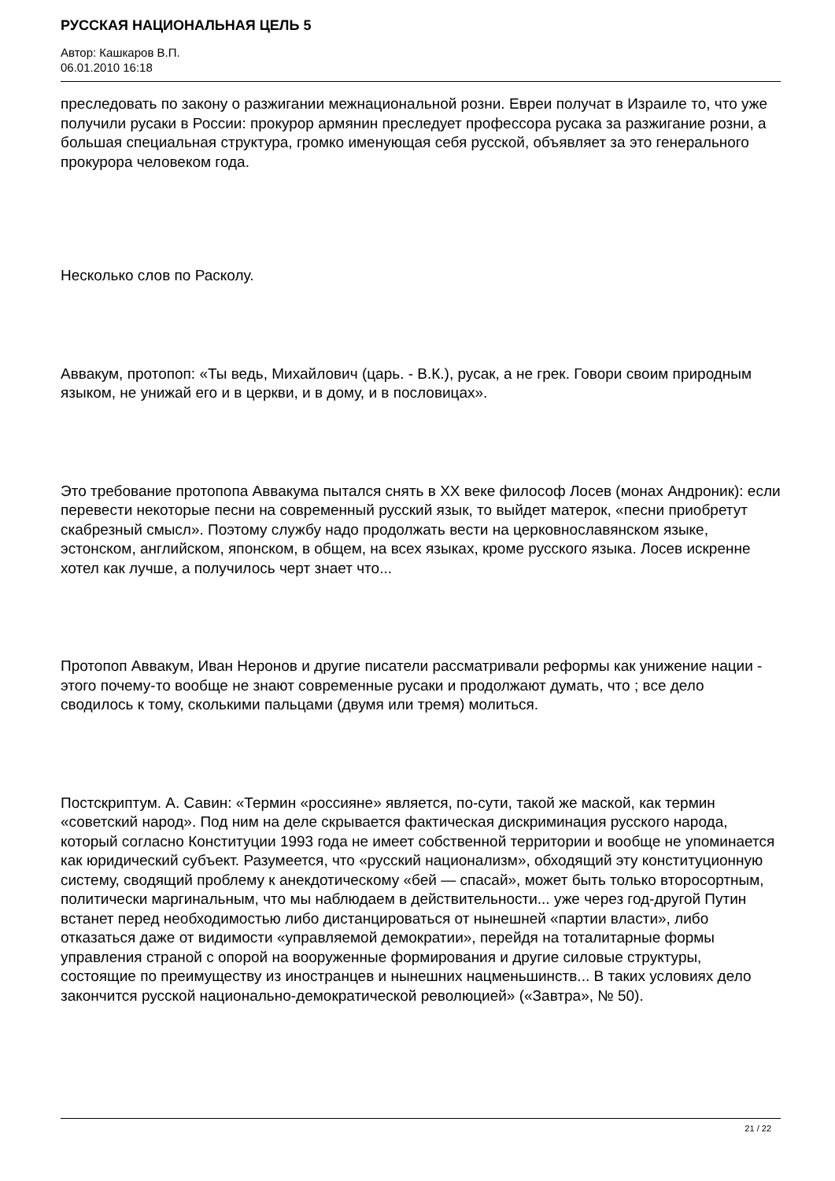РУССКАЯ НАЦИОНАЛЬНАЯ ЦЕЛЬ 5
Автор: Кашкаров В.П.
06.01.2010 16:18
преследовать по закону о разжигании межнациональной розни. Евреи получат в Израиле то, что уже получили русаки в России: прокурор армянин преследует профессора русака за разжигание розни, а большая специальная структура, громко именующая себя русской, объявляет за это генерального прокурора человеком года.
Несколько слов по Расколу.
Аввакум, протопоп: «Ты ведь, Михайлович (царь. - В.К.), русак, а не грек. Говори своим природным языком, не унижай его и в церкви, и в дому, и в пословицах».
Это требование протопопа Аввакума пытался снять в XX веке философ Лосев (монах Андроник): если перевести некоторые песни на современный русский язык, то выйдет матерок, «песни приобретут скабрезный смысл». Поэтому службу надо продолжать вести на церковнославянском языке, эстонском, английском, японском, в общем, на всех языках, кроме русского языка. Лосев искренне хотел как лучше, а получилось черт знает что...
Протопоп Аввакум, Иван Неронов и другие писатели рассматривали реформы как унижение нации - этого почему-то вообще не знают современные русаки и продолжают думать, что ; все дело сводилось к тому, сколькими пальцами (двумя или тремя) молиться.
Постскриптум. А. Савин: «Термин «россияне» является, по-сути, такой же маской, как термин «советский народ». Под ним на деле скрывается фактическая дискриминация русского народа, который согласно Конституции 1993 года не имеет собственной территории и вообще не упоминается как юридический субъект. Разумеется, что «русский национализм», обходящий эту конституционную систему, сводящий проблему к анекдотическому «бей — спасай», может быть только второсортным, политически маргинальным, что мы наблюдаем в действительности... уже через год-другой Путин встанет перед необходимостью либо дистанцироваться от нынешней «партии власти», либо отказаться даже от видимости «управляемой демократии», перейдя на тоталитарные формы управления страной с опорой на вооруженные формирования и другие силовые структуры, состоящие по преимуществу из иностранцев и нынешних нацменьшинств... В таких условиях дело закончится русской национально-демократической революцией» («Завтра», № 50).
21 / 22